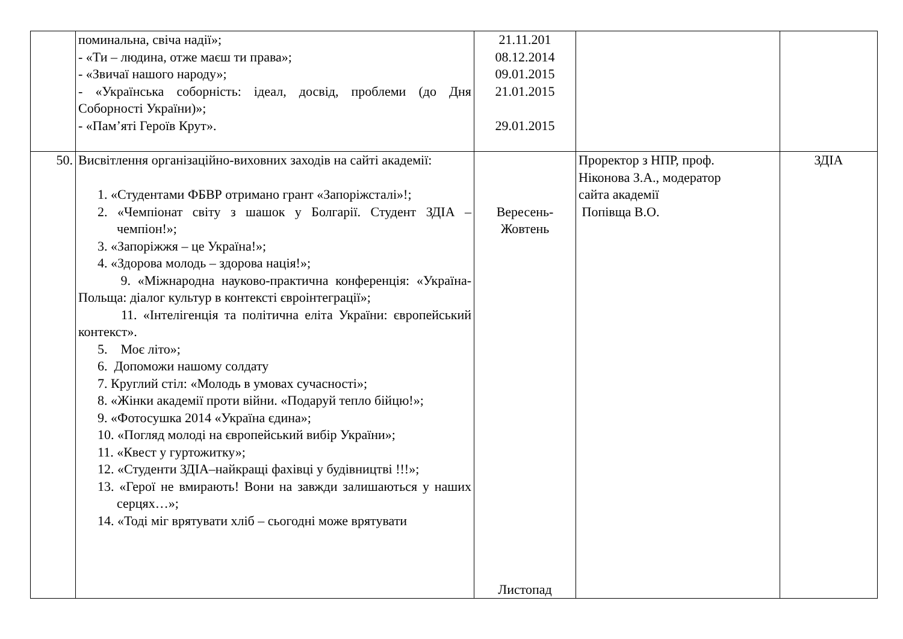| | поминальна, свіча надії»; - «Ти – людина, отже маєш ти права»; - «Звичаї нашого народу»; - «Українська соборність: ідеал, досвід, проблеми (до Дня Соборності України)»; - «Пам’яті Героїв Крут». | 21.11.201 08.12.2014 09.01.2015 21.01.2015 29.01.2015 | | |
| 50. | Висвітлення організаційно-виховних заходів на сайті академії: 1. «Студентами ФБВР отримано грант «Запоріжсталі»!; 2. «Чемпіонат світу з шашок у Болгарії. Студент ЗДІА – чемпіон!»; 3. «Запоріжжя – це Україна!»; 4. «Здорова молодь – здорова нація!»; 9. «Міжнародна науково-практична конференція: «Україна-Польща: діалог культур в контексті євроінтеграції»; 11. «Інтелігенція та політична еліта України: європейський контекст». 5. Моє літо»; 6. Допоможи нашому солдату 7. Круглий стіл: «Молодь в умовах сучасності»; 8. «Жінки академії проти війни. «Подаруй тепло бійцю!»; 9. «Фотосушка 2014 «Україна єдина»; 10. «Погляд молоді на європейський вибір України»; 11. «Квест у гуртожитку»; 12. «Студенти ЗДІА–найкращі фахівці у будівництві !!!»; 13. «Герої не вмирають! Вони на завжди залишаються у наших серцях…»; 14. «Тоді міг врятувати хліб – сьогодні може врятувати | Вересень- Жовтень Листопад | Проректор з НПР, проф. Ніконова З.А., модератор сайта академії Попівща В.О. | ЗДІА |